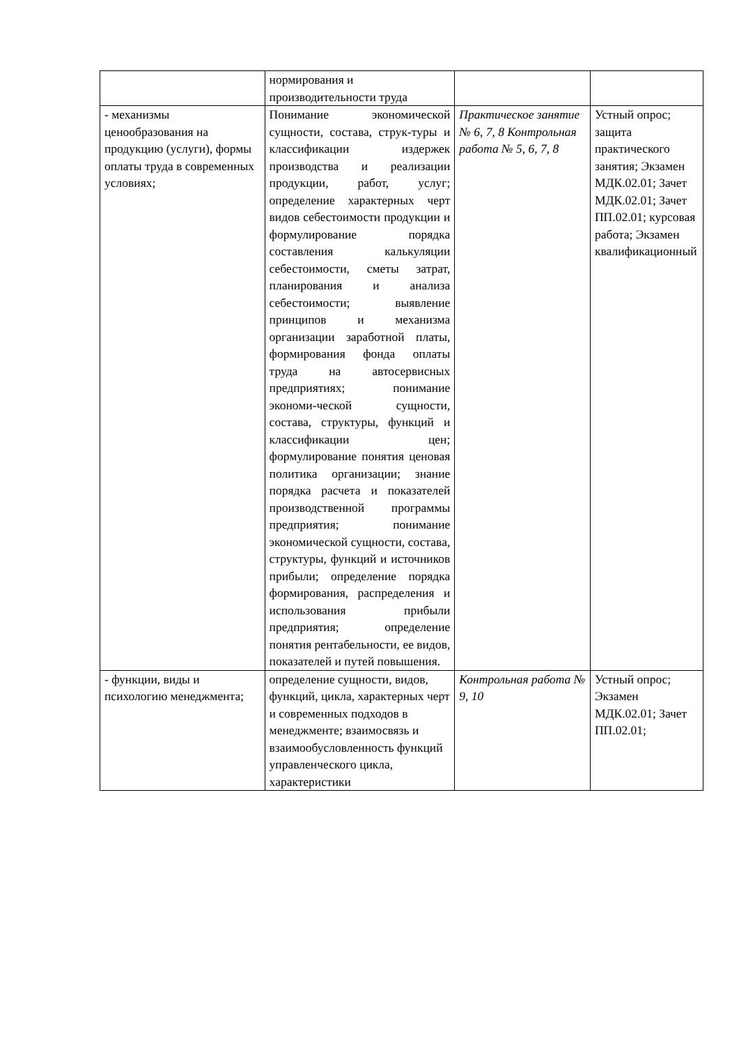| | нормирования и производительности труда | | |
| - механизмы ценообразования на продукцию (услуги), формы оплаты труда в современных условиях; | Понимание экономической сущности, состава, струк-туры и классификации издержек производства и реализации продукции, работ, услуг; определение характерных черт видов себестоимости продукции и формулирование порядка составления калькуляции себестоимости, сметы затрат, планирования и анализа себестоимости; выявление принципов и механизма организации заработной платы, формирования фонда оплаты труда на автосервисных предприятиях; понимание экономи-ческой сущности, состава, структуры, функций и классификации цен; формулирование понятия ценовая политика организации; знание порядка расчета и показателей производственной программы предприятия; понимание экономической сущности, состава, структуры, функций и источников прибыли; определение порядка формирования, распределения и использования прибыли предприятия; определение понятия рентабельности, ее видов, показателей и путей повышения. | Практическое занятие № 6, 7, 8 Контрольная работа № 5, 6, 7, 8 | Устный опрос; защита практического занятия; Экзамен МДК.02.01; Зачет МДК.02.01; Зачет ПП.02.01; курсовая работа; Экзамен квалификационный |
| - функции, виды и психологию менеджмента; | определение сущности, видов, функций, цикла, характерных черт и современных подходов в менеджменте; взаимосвязь и взаимообусловленность функций управленческого цикла, характеристики | Контрольная работа № 9, 10 | Устный опрос; Экзамен МДК.02.01; Зачет ПП.02.01; |